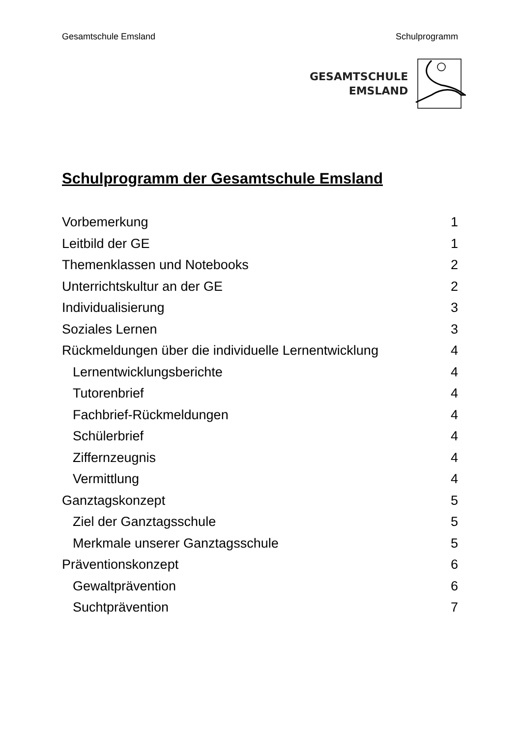Gesamtschule Emsland Schulprogramm
GESAMTSCHULE
EMSLAND
Schulprogramm der Gesamtschule Emsland
Vorbemerkung 1
Leitbild der GE 1
Themenklassen und Notebooks 2
Unterrichtskultur an der GE 2
Individualisierung 3
Soziales Lernen 3
Rückmeldungen über die individuelle Lernentwicklung 4
Lernentwicklungsberichte 4
Tutorenbrief 4
Fachbrief-Rückmeldungen 4
Schülerbrief 4
Ziffernzeugnis 4
Vermittlung 4
Ganztagskonzept 5
Ziel der Ganztagsschule 5
Merkmale unserer Ganztagsschule 5
Präventionskonzept 6
Gewaltprävention 6
Suchtprävention 7